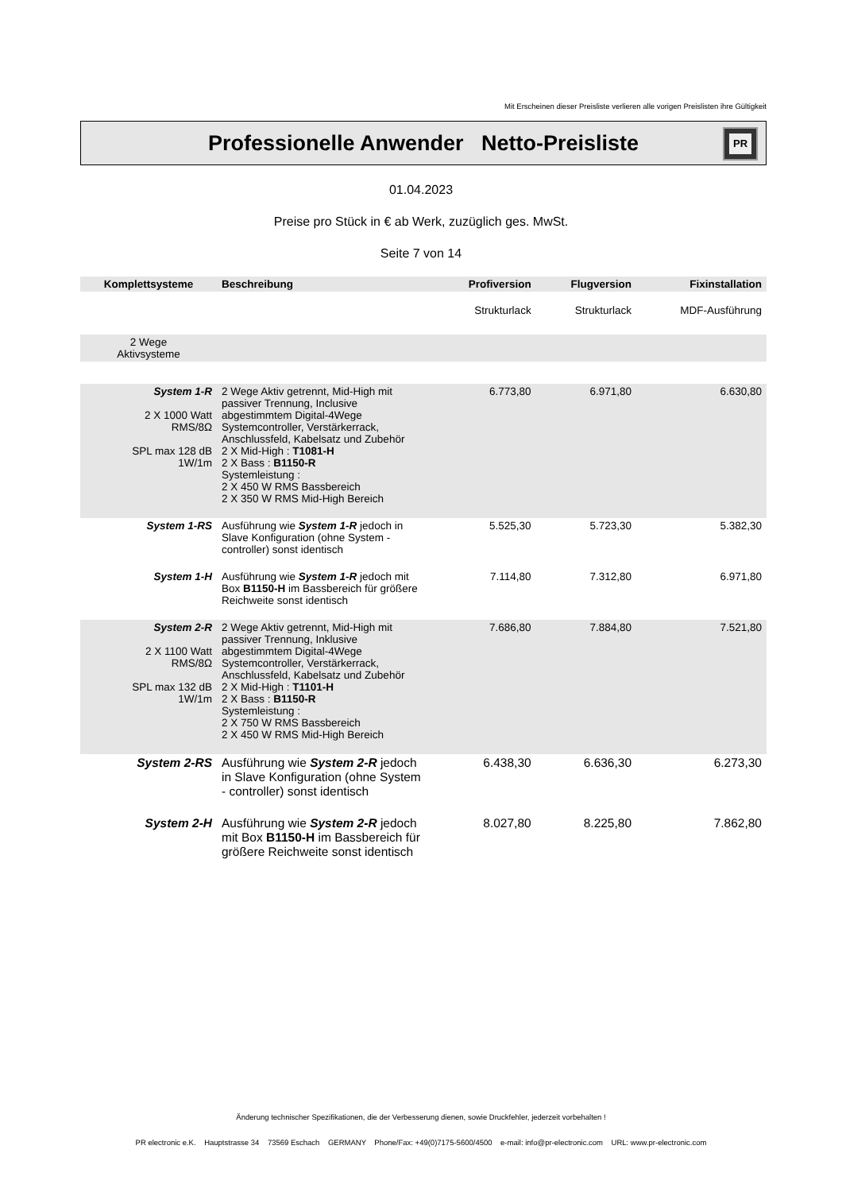Mit Erscheinen dieser Preisliste verlieren alle vorigen Preislisten ihre Gültigkeit
Professionelle Anwender Netto-Preisliste
PR
01.04.2023
Preise pro Stück in € ab Werk, zuzüglich ges. MwSt.
Seite 7 von 14
| Komplettsysteme | Beschreibung | Profiversion | Flugversion | Fixinstallation |
| --- | --- | --- | --- | --- |
| | | Strukturlack | Strukturlack | MDF-Ausführung |
| 2 Wege Aktivsysteme | | | | |
| System 1-R 2 X 1000 Watt RMS/8Ω SPL max 128 dB 1W/1m | 2 Wege Aktiv getrennt, Mid-High mit passiver Trennung, Inclusive abgestimmtem Digital-4Wege Systemcontroller, Verstärkerrack, Anschlussfeld, Kabelsatz und Zubehör 2 X Mid-High : T1081-H 2 X Bass : B1150-R Systemleistung : 2 X 450 W RMS Bassbereich 2 X 350 W RMS Mid-High Bereich | 6.773,80 | 6.971,80 | 6.630,80 |
| System 1-RS | Ausführung wie System 1-R jedoch in Slave Konfiguration (ohne System - controller) sonst identisch | 5.525,30 | 5.723,30 | 5.382,30 |
| System 1-H | Ausführung wie System 1-R jedoch mit Box B1150-H im Bassbereich für größere Reichweite sonst identisch | 7.114,80 | 7.312,80 | 6.971,80 |
| System 2-R 2 X 1100 Watt RMS/8Ω SPL max 132 dB 1W/1m | 2 Wege Aktiv getrennt, Mid-High mit passiver Trennung, Inklusive abgestimmtem Digital-4Wege Systemcontroller, Verstärkerrack, Anschlussfeld, Kabelsatz und Zubehör 2 X Mid-High : T1101-H 2 X Bass : B1150-R Systemleistung : 2 X 750 W RMS Bassbereich 2 X 450 W RMS Mid-High Bereich | 7.686,80 | 7.884,80 | 7.521,80 |
| System 2-RS | Ausführung wie System 2-R jedoch in Slave Konfiguration (ohne System - controller) sonst identisch | 6.438,30 | 6.636,30 | 6.273,30 |
| System 2-H | Ausführung wie System 2-R jedoch mit Box B1150-H im Bassbereich für größere Reichweite sonst identisch | 8.027,80 | 8.225,80 | 7.862,80 |
Änderung technischer Spezifikationen, die der Verbesserung dienen, sowie Druckfehler, jederzeit vorbehalten !
PR electronic e.K. Hauptstrasse 34 73569 Eschach GERMANY Phone/Fax: +49(0)7175-5600/4500 e-mail: info@pr-electronic.com URL: www.pr-electronic.com